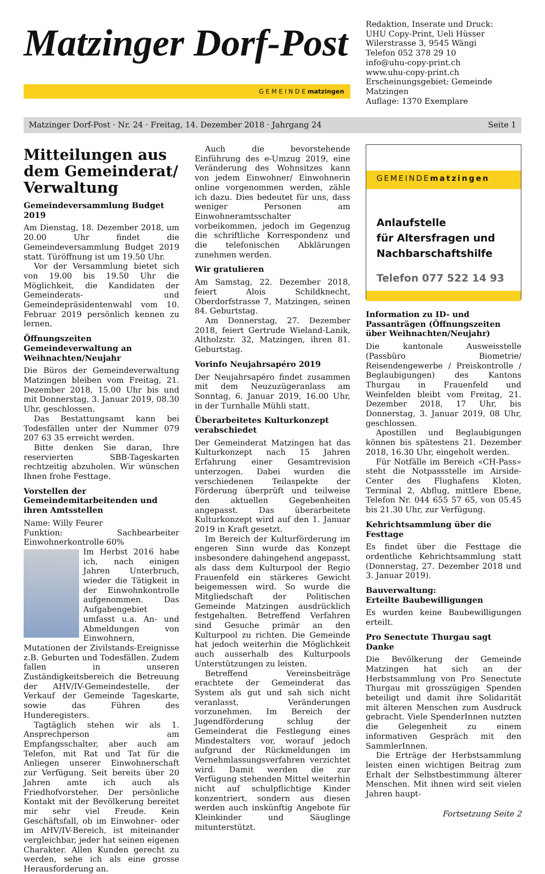Matzinger Dorf-Post
G E M E I N D E matzingen
Redaktion, Inserate und Druck:
UHU Copy-Print, Ueli Hüsser
Wilerstrasse 3, 9545 Wängi
Telefon 052 378 29 10
info@uhu-copy-print.ch
www.uhu-copy-print.ch
Erscheinungsgebiet: Gemeinde Matzingen
Auflage: 1370 Exemplare
Matzinger Dorf-Post · Nr. 24 · Freitag, 14. Dezember 2018 · Jahrgang 24 Seite 1
Mitteilungen aus dem Gemeinderat/ Verwaltung
Gemeindeversammlung Budget 2019
Am Dienstag, 18. Dezember 2018, um 20.00 Uhr findet die Gemeindeversammlung Budget 2019 statt. Türöffnung ist um 19.50 Uhr.
Vor der Versammlung bietet sich von 19.00 bis 19.50 Uhr die Möglichkeit, die Kandidaten der Gemeinderats- und Gemeindepräsidentenwahl vom 10. Februar 2019 persönlich kennen zu lernen.
Öffnungszeiten Gemeindeverwaltung an Weihnachten/Neujahr
Die Büros der Gemeindeverwaltung Matzingen bleiben vom Freitag, 21. Dezember 2018, 15.00 Uhr bis und mit Donnerstag, 3. Januar 2019, 08.30 Uhr, geschlossen.
Das Bestattungsamt kann bei Todesfällen unter der Nummer 079 207 63 35 erreicht werden.
Bitte denken Sie daran, Ihre reservierten SBB-Tageskarten rechtzeitig abzuholen. Wir wünschen Ihnen frohe Festtage.
Vorstellen der Gemeindemitarbeitenden und ihren Amtsstellen
Name: Willy Feurer
Funktion: Sachbearbeiter Einwohnerkontrolle 60%
Im Herbst 2016 habe ich, nach einigen Jahren Unterbruch, wieder die Tätigkeit in der Einwohnkontrolle aufgenommen. Das Aufgabengebiet umfasst u.a. An- und Abmeldungen von Einwohnern, Mutationen der Zivilstands-Ereignisse z.B. Geburten und Todesfällen. Zudem fallen in unseren Zuständigkeitsbereich die Betreuung der AHV/IV-Gemeindestelle, der Verkauf der Gemeinde Tageskarte, sowie das Führen des Hunderegisters.
Tagtäglich stehen wir als 1. Ansprechperson am Empfangsschalter, aber auch am Telefon, mit Rat und Tat für die Anliegen unserer Einwohnerschaft zur Verfügung. Seit bereits über 20 Jahren amte ich auch als Friedhofvorsteher. Der persönliche Kontakt mit der Bevölkerung bereitet mir sehr viel Freude. Kein Geschäftsfall, ob im Einwohner- oder im AHV/IV-Bereich, ist miteinander vergleichbar, jeder hat seinen eigenen Charakter. Allen Kunden gerecht zu werden, sehe ich als eine grosse Herausforderung an.
Auch die bevorstehende Einführung des e-Umzug 2019, eine Veränderung des Wohnsitzes kann von jedem Einwohner/ Einwohnerin online vorgenommen werden, zähle ich dazu. Dies bedeutet für uns, dass weniger Personen am Einwohneramtsschalter vorbeikommen, jedoch im Gegenzug die schriftliche Korrespondenz und die telefonischen Abklärungen zunehmen werden.
Wir gratulieren
Am Samstag, 22. Dezember 2018, feiert Alois Schildknecht, Oberdorfstrasse 7, Matzingen, seinen 84. Geburtstag.
Am Donnerstag, 27. Dezember 2018, feiert Gertrude Wieland-Lanik, Altholzstr. 32, Matzingen, ihren 81. Geburtstag.
Vorinfo Neujahrsapéro 2019
Der Neujahrsapéro findet zusammen mit dem Neuzuzügeranlass am Sonntag, 6. Januar 2019, 16.00 Uhr, in der Turnhalle Mühli statt.
Überarbeitetes Kulturkonzept verabschiedet
Der Gemeinderat Matzingen hat das Kulturkonzept nach 15 Jahren Erfahrung einer Gesamtrevision unterzogen. Dabei wurden die verschiedenen Teilaspekte der Förderung überprüft und teilweise den aktuellen Gegebenheiten angepasst. Das überarbeitete Kulturkonzept wird auf den 1. Januar 2019 in Kraft gesetzt.
Im Bereich der Kulturförderung im engeren Sinn wurde das Konzept insbesondere dahingehend angepasst, als dass dem Kulturpool der Regio Frauenfeld ein stärkeres Gewicht beigemessen wird. So wurde die Mitgliedschaft der Politischen Gemeinde Matzingen ausdrücklich festgehalten. Betreffend Verfahren sind Gesuche primär an den Kulturpool zu richten. Die Gemeinde hat jedoch weiterhin die Möglichkeit auch ausserhalb des Kulturpools Unterstützungen zu leisten.
Betreffend Vereinsbeiträge erachtete der Gemeinderat das System als gut und sah sich nicht veranlasst, Veränderungen vorzunehmen. Im Bereich der Jugendförderung schlug der Gemeinderat die Festlegung eines Mindestalters vor, worauf jedoch aufgrund der Rückmeldungen im Vernehmlassungsverfahren verzichtet wird. Damit werden die zur Verfügung stehenden Mittel weiterhin nicht auf schulpflichtige Kinder konzentriert, sondern aus diesen werden auch inskünftig Angebote für Kleinkinder und Säuglinge mitunterstützt.
GEMEINDEmatzingen
Anlaufstelle
für Altersfragen und
Nachbarschaftshilfe
Telefon 077 522 14 93
Information zu ID- und Passanträgen (Öffnungszeiten über Weihnachten/Neujahr)
Die kantonale Ausweisstelle (Passbüro Biometrie/ Reisendengewerbe / Preiskontrolle / Beglaubigungen) des Kantons Thurgau in Frauenfeld und Weinfelden bleibt vom Freitag, 21. Dezember 2018, 17 Uhr, bis Donnerstag, 3. Januar 2019, 08 Uhr, geschlossen.
Apostillen und Beglaubigungen können bis spätestens 21. Dezember 2018, 16.30 Uhr, eingeholt werden.
Für Notfälle im Bereich «CH-Pass» steht die Notpassstelle im Airside-Center des Flughafens Kloten, Terminal 2, Abflug, mittlere Ebene, Telefon Nr. 044 655 57 65, von 05.45 bis 21.30 Uhr, zur Verfügung.
Kehrichtsammlung über die Festtage
Es findet über die Festtage die ordentliche Kehrichtsammlung statt (Donnerstag, 27. Dezember 2018 und 3. Januar 2019).
Bauverwaltung:
Erteilte Baubewilligungen
Es wurden keine Baubewilligungen erteilt.
Pro Senectute Thurgau sagt Danke
Die Bevölkerung der Gemeinde Matzingen hat sich an der Herbstsammlung von Pro Senectute Thurgau mit grosszügigen Spenden beteiligt und damit ihre Solidarität mit älteren Menschen zum Ausdruck gebracht. Viele SpenderInnen nutzten die Gelegenheit zu einem informativen Gespräch mit den SammlerInnen.
Die Erträge der Herbstsammlung leisten einen wichtigen Beitrag zum Erhalt der Selbstbestimmung älterer Menschen. Mit ihnen wird seit vielen Jahren haupt-
Fortsetzung Seite 2